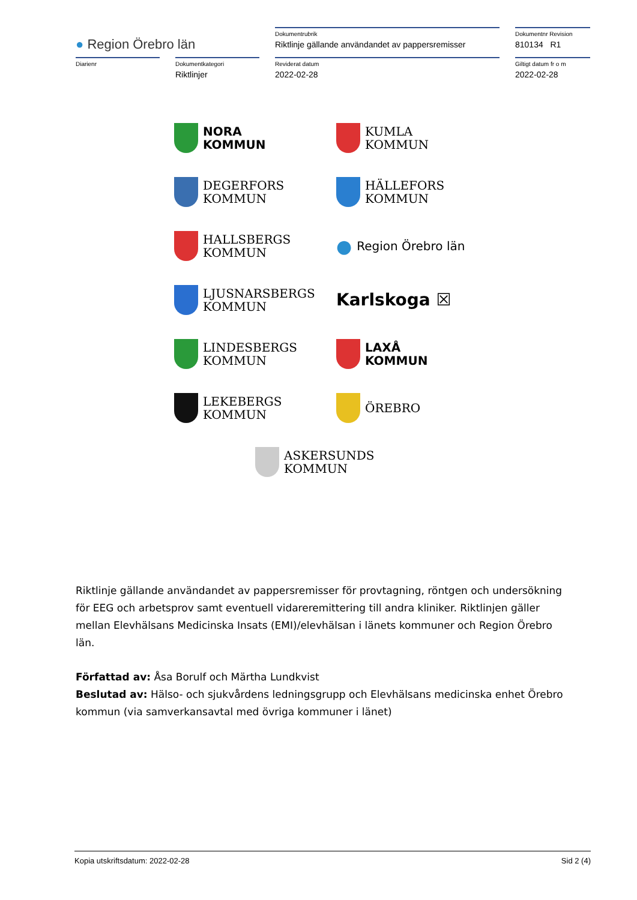● Region Örebro län
Dokumentrubrik
Riktlinje gällande användandet av pappersremisser
Dokumentnr Revision
810134 R1
Diarienr Dokumentkategori
Riktlinjer
Reviderat datum
2022-02-28
Giltigt datum fr o m
2022-02-28
NORA
KOMMUN
KUMLA KOMMUN
DEGERFORS
KOMMUN
HÄLLEFORS
KOMMUN
HALLSBERGS
KOMMUN
● Region Örebro län
LJUSNARSBERGS
KOMMUN
Karlskoga ☒
LINDESBERGS
KOMMUN
LAXÅ
KOMMUN
LEKEBERGS
KOMMUN
ÖREBRO
ASKERSUNDS KOMMUN
Riktlinje gällande användandet av pappersremisser för provtagning, röntgen och undersökning för EEG och arbetsprov samt eventuell vidareremittering till andra kliniker. Riktlinjen gäller mellan Elevhälsans Medicinska Insats (EMI)/elevhälsan i länets kommuner och Region Örebro län.
Författad av: Åsa Borulf och Märtha Lundkvist
Beslutad av: Hälso- och sjukvårdens ledningsgrupp och Elevhälsans medicinska enhet Örebro kommun (via samverkansavtal med övriga kommuner i länet)
Kopia utskriftsdatum: 2022-02-28 Sid 2 (4)